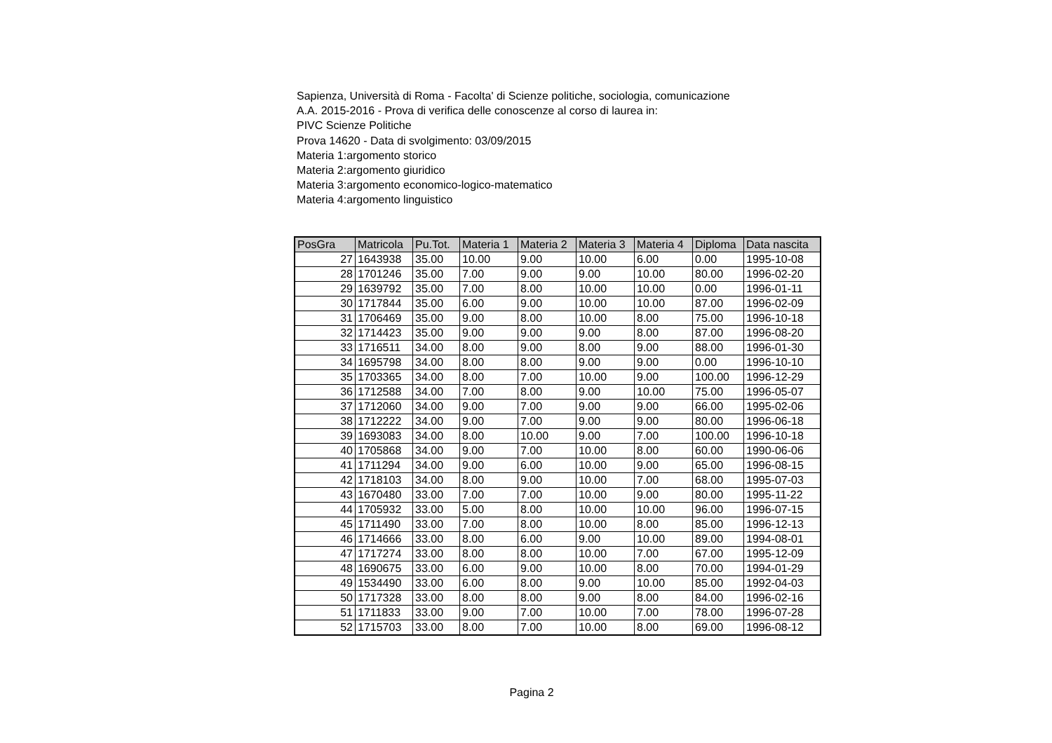Sapienza, Università di Roma - Facolta' di Scienze politiche, sociologia, comunicazione
A.A. 2015-2016 - Prova di verifica delle conoscenze al corso di laurea in:
PIVC Scienze Politiche
Prova 14620 - Data di svolgimento: 03/09/2015
Materia 1:argomento storico
Materia 2:argomento giuridico
Materia 3:argomento economico-logico-matematico
Materia 4:argomento linguistico
| PosGra | Matricola | Pu.Tot. | Materia 1 | Materia 2 | Materia 3 | Materia 4 | Diploma | Data nascita |
| --- | --- | --- | --- | --- | --- | --- | --- | --- |
| 27 | 1643938 | 35.00 | 10.00 | 9.00 | 10.00 | 6.00 | 0.00 | 1995-10-08 |
| 28 | 1701246 | 35.00 | 7.00 | 9.00 | 9.00 | 10.00 | 80.00 | 1996-02-20 |
| 29 | 1639792 | 35.00 | 7.00 | 8.00 | 10.00 | 10.00 | 0.00 | 1996-01-11 |
| 30 | 1717844 | 35.00 | 6.00 | 9.00 | 10.00 | 10.00 | 87.00 | 1996-02-09 |
| 31 | 1706469 | 35.00 | 9.00 | 8.00 | 10.00 | 8.00 | 75.00 | 1996-10-18 |
| 32 | 1714423 | 35.00 | 9.00 | 9.00 | 9.00 | 8.00 | 87.00 | 1996-08-20 |
| 33 | 1716511 | 34.00 | 8.00 | 9.00 | 8.00 | 9.00 | 88.00 | 1996-01-30 |
| 34 | 1695798 | 34.00 | 8.00 | 8.00 | 9.00 | 9.00 | 0.00 | 1996-10-10 |
| 35 | 1703365 | 34.00 | 8.00 | 7.00 | 10.00 | 9.00 | 100.00 | 1996-12-29 |
| 36 | 1712588 | 34.00 | 7.00 | 8.00 | 9.00 | 10.00 | 75.00 | 1996-05-07 |
| 37 | 1712060 | 34.00 | 9.00 | 7.00 | 9.00 | 9.00 | 66.00 | 1995-02-06 |
| 38 | 1712222 | 34.00 | 9.00 | 7.00 | 9.00 | 9.00 | 80.00 | 1996-06-18 |
| 39 | 1693083 | 34.00 | 8.00 | 10.00 | 9.00 | 7.00 | 100.00 | 1996-10-18 |
| 40 | 1705868 | 34.00 | 9.00 | 7.00 | 10.00 | 8.00 | 60.00 | 1990-06-06 |
| 41 | 1711294 | 34.00 | 9.00 | 6.00 | 10.00 | 9.00 | 65.00 | 1996-08-15 |
| 42 | 1718103 | 34.00 | 8.00 | 9.00 | 10.00 | 7.00 | 68.00 | 1995-07-03 |
| 43 | 1670480 | 33.00 | 7.00 | 7.00 | 10.00 | 9.00 | 80.00 | 1995-11-22 |
| 44 | 1705932 | 33.00 | 5.00 | 8.00 | 10.00 | 10.00 | 96.00 | 1996-07-15 |
| 45 | 1711490 | 33.00 | 7.00 | 8.00 | 10.00 | 8.00 | 85.00 | 1996-12-13 |
| 46 | 1714666 | 33.00 | 8.00 | 6.00 | 9.00 | 10.00 | 89.00 | 1994-08-01 |
| 47 | 1717274 | 33.00 | 8.00 | 8.00 | 10.00 | 7.00 | 67.00 | 1995-12-09 |
| 48 | 1690675 | 33.00 | 6.00 | 9.00 | 10.00 | 8.00 | 70.00 | 1994-01-29 |
| 49 | 1534490 | 33.00 | 6.00 | 8.00 | 9.00 | 10.00 | 85.00 | 1992-04-03 |
| 50 | 1717328 | 33.00 | 8.00 | 8.00 | 9.00 | 8.00 | 84.00 | 1996-02-16 |
| 51 | 1711833 | 33.00 | 9.00 | 7.00 | 10.00 | 7.00 | 78.00 | 1996-07-28 |
| 52 | 1715703 | 33.00 | 8.00 | 7.00 | 10.00 | 8.00 | 69.00 | 1996-08-12 |
Pagina 2